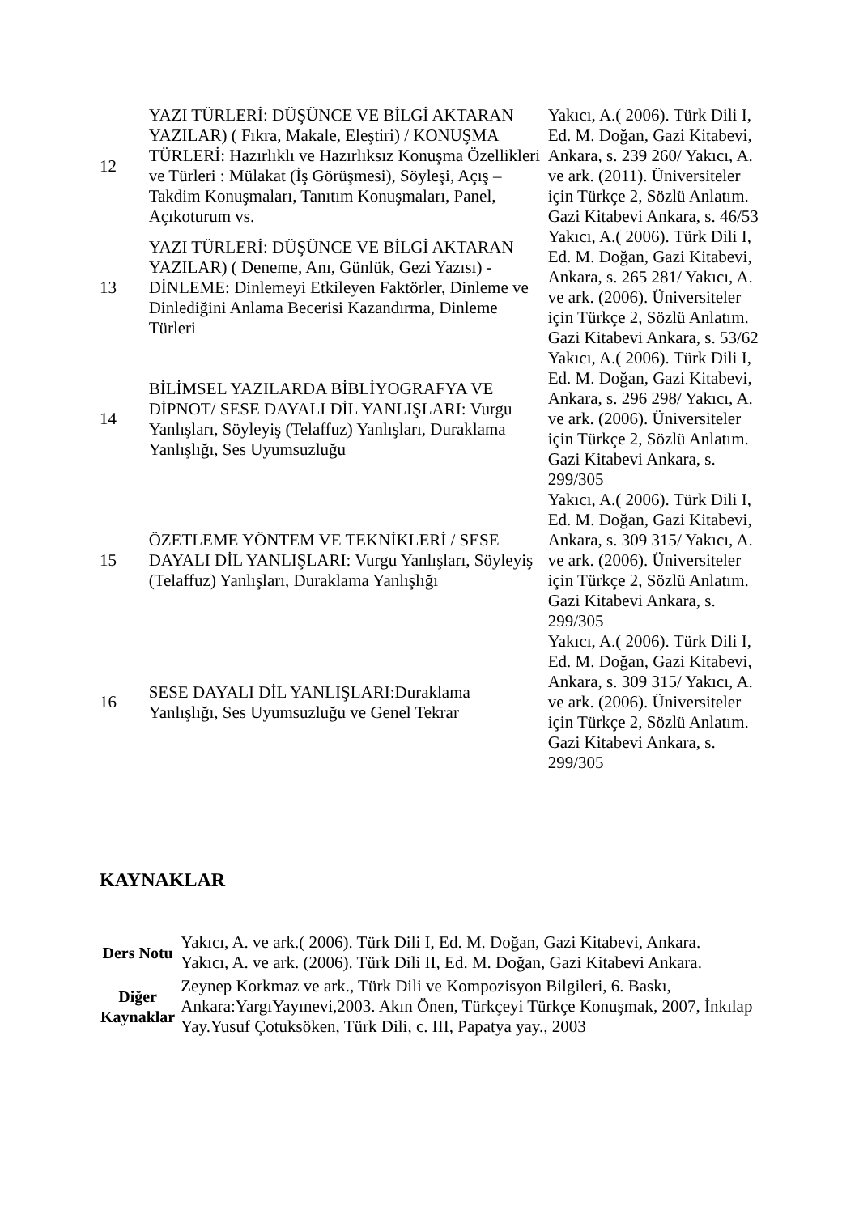| 12 | YAZI TÜRLERİ: DÜŞÜNCE VE BİLGİ AKTARAN YAZILAR) ( Fıkra, Makale, Eleştiri) / KONUŞMA TÜRLERİ: Hazırlıklı ve Hazırlıksız Konuşma Özellikleri ve Türleri : Mülakat (İş Görüşmesi), Söyleşi, Açış – Takdim Konuşmaları, Tanıtım Konuşmaları, Panel, Açıkoturum vs. | Yakıcı, A.( 2006). Türk Dili I, Ed. M. Doğan, Gazi Kitabevi, Ankara, s. 239 260/ Yakıcı, A. ve ark. (2011). Üniversiteler için Türkçe 2, Sözlü Anlatım. Gazi Kitabevi Ankara, s. 46/53 |
| 13 | YAZI TÜRLERİ: DÜŞÜNCE VE BİLGİ AKTARAN YAZILAR) ( Deneme, Anı, Günlük, Gezi Yazısı) - DİNLEME: Dinlemeyi Etkileyen Faktörler, Dinleme ve Dinlediğini Anlama Becerisi Kazandırma, Dinleme Türleri | Yakıcı, A.( 2006). Türk Dili I, Ed. M. Doğan, Gazi Kitabevi, Ankara, s. 265 281/ Yakıcı, A. ve ark. (2006). Üniversiteler için Türkçe 2, Sözlü Anlatım. Gazi Kitabevi Ankara, s. 53/62 |
| 14 | BİLİMSEL YAZILARDA BİBLİYOGRAFYA VE DİPNOT/ SESE DAYALI DİL YANLIŞLARI: Vurgu Yanlışları, Söyleyiş (Telaffuz) Yanlışları, Duraklama Yanlışlığı, Ses Uyumsuzluğu | Yakıcı, A.( 2006). Türk Dili I, Ed. M. Doğan, Gazi Kitabevi, Ankara, s. 296 298/ Yakıcı, A. ve ark. (2006). Üniversiteler için Türkçe 2, Sözlü Anlatım. Gazi Kitabevi Ankara, s. 299/305 |
| 15 | ÖZETLEME YÖNTEM VE TEKNİKLERİ / SESE DAYALI DİL YANLIŞLARI: Vurgu Yanlışları, Söyleyiş (Telaffuz) Yanlışları, Duraklama Yanlışlığı | Yakıcı, A.( 2006). Türk Dili I, Ed. M. Doğan, Gazi Kitabevi, Ankara, s. 309 315/ Yakıcı, A. ve ark. (2006). Üniversiteler için Türkçe 2, Sözlü Anlatım. Gazi Kitabevi Ankara, s. 299/305 |
| 16 | SESE DAYALI DİL YANLIŞLARI:Duraklama Yanlışlığı, Ses Uyumsuzluğu ve Genel Tekrar | Yakıcı, A.( 2006). Türk Dili I, Ed. M. Doğan, Gazi Kitabevi, Ankara, s. 309 315/ Yakıcı, A. ve ark. (2006). Üniversiteler için Türkçe 2, Sözlü Anlatım. Gazi Kitabevi Ankara, s. 299/305 |
KAYNAKLAR
| Ders Notu | Yakıcı, A. ve ark.( 2006). Türk Dili I, Ed. M. Doğan, Gazi Kitabevi, Ankara. Yakıcı, A. ve ark. (2006). Türk Dili II, Ed. M. Doğan, Gazi Kitabevi Ankara. |
| Diğer Kaynaklar | Zeynep Korkmaz ve ark., Türk Dili ve Kompozisyon Bilgileri, 6. Baskı, Ankara:YargıYayınevi,2003. Akın Önen, Türkçeyi Türkçe Konuşmak, 2007, İnkılap Yay.Yusuf Çotuksöken, Türk Dili, c. III, Papatya yay., 2003 |